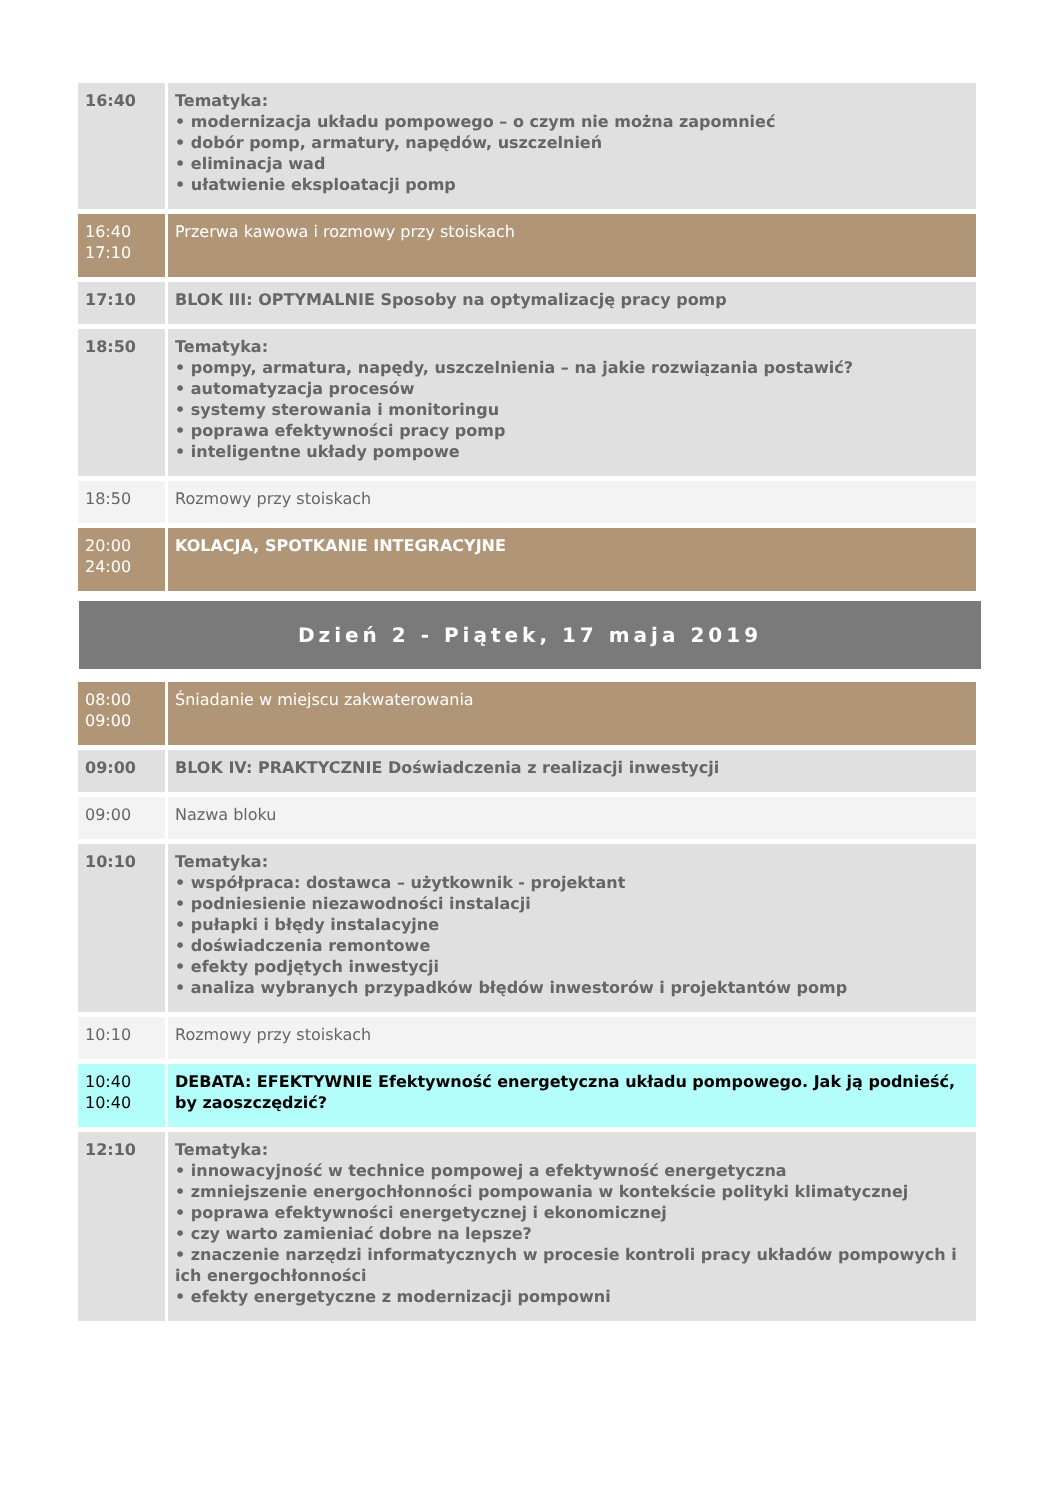| 16:40 | Tematyka: • modernizacja układu pompowego – o czym nie można zapomnieć • dobór pomp, armatury, napędów, uszczelnień • eliminacja wad • ułatwienie eksploatacji pomp |
| 16:40 17:10 | Przerwa kawowa i rozmowy przy stoiskach |
| 17:10 | BLOK III: OPTYMALNIE Sposoby na optymalizację pracy pomp |
| 18:50 | Tematyka: • pompy, armatura, napędy, uszczelnienia – na jakie rozwiązania postawić? • automatyzacja procesów • systemy sterowania i monitoringu • poprawa efektywności pracy pomp • inteligentne układy pompowe |
| 18:50 | Rozmowy przy stoiskach |
| 20:00 24:00 | KOLACJA, SPOTKANIE INTEGRACYJNE |
Dzień 2 - Piątek, 17 maja 2019
| 08:00 09:00 | Śniadanie w miejscu zakwaterowania |
| 09:00 | BLOK IV: PRAKTYCZNIE Doświadczenia z realizacji inwestycji |
| 09:00 | Nazwa bloku |
| 10:10 | Tematyka: • współpraca: dostawca – użytkownik - projektant • podniesienie niezawodności instalacji • pułapki i błędy instalacyjne • doświadczenia remontowe • efekty podjętych inwestycji • analiza wybranych przypadków błędów inwestorów i projektantów pomp |
| 10:10 | Rozmowy przy stoiskach |
| 10:40 10:40 | DEBATA: EFEKTYWNIE Efektywność energetyczna układu pompowego. Jak ją podnieść, by zaoszczędzić? |
| 12:10 | Tematyka: • innowacyjność w technice pompowej a efektywność energetyczna • zmniejszenie energochłonności pompowania w kontekście polityki klimatycznej • poprawa efektywności energetycznej i ekonomicznej • czy warto zamieniać dobre na lepsze? • znaczenie narzędzi informatycznych w procesie kontroli pracy układów pompowych i ich energochłonności • efekty energetyczne z modernizacji pompowni |